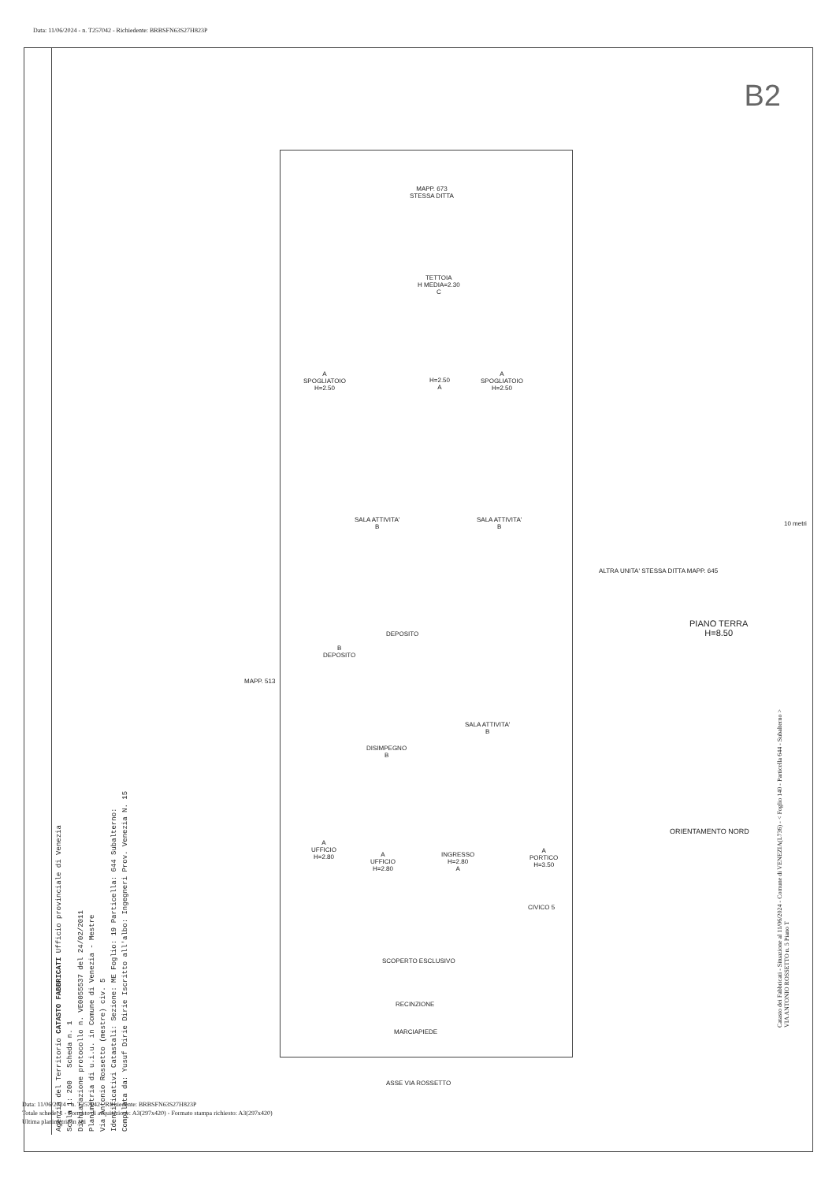Data: 11/06/2024 - n. T257042 - Richiedente: BRBSFN63S27H823P
B2
Agenzia del Territorio CATASTO FABBRICATI Ufficio provinciale di Venezia
Scala 1: 200 Scheda n. 1
Dichiarazione protocollo n. VE0055537 del 24/02/2011
Planimetria di u.i.u. in Comune di Venezia - Mestre
Via Antonio Rossetto (mestre) civ. 5
Identificativi Catastali: Sezione: ME Foglio: 19 Particella: 644 Subalterno:
Compilata da: Yusuf Dirie Dirie Iscritto all'albo: Ingegneri Prov. Venezia N. 15
MAPP. 673
STESSA DITTA
TETTOIA
H MEDIA=2.30
C
A
SPOGLIATOIO
H=2.50
H=2.50
A
A
SPOGLIATOIO
H=2.50
SALA ATTIVITA'
B
SALA ATTIVITA'
B
B
DEPOSITO
DEPOSITO
MAPP. 513
SALA ATTIVITA'
B
DISIMPEGNO
B
ALTRA UNITA' STESSA DITTA MAPP. 645
PIANO TERRA
H=8.50
ORIENTAMENTO NORD
A
UFFICIO
H=2.80
A
UFFICIO
H=2.80
INGRESSO
H=2.80
A
A
PORTICO
H=3.50
CIVICO 5
SCOPERTO ESCLUSIVO
RECINZIONE
MARCIAPIEDE
ASSE VIA ROSSETTO
10 metri
Catasto dei Fabbricati - Situazione al 11/06/2024 - Comune di VENEZIA(L736) - < Foglio 140 - Particella 644 - Subalterno >
VIA ANTONIO ROSSETTO n. 5 Piano T
Data: 11/06/2024 - n. T257042 - Richiedente: BRBSFN63S27H823P
Totale schede: 1 - Formato di acquisizione: A3(297x420) - Formato stampa richiesto: A3(297x420)
Ultima planimetria in atti